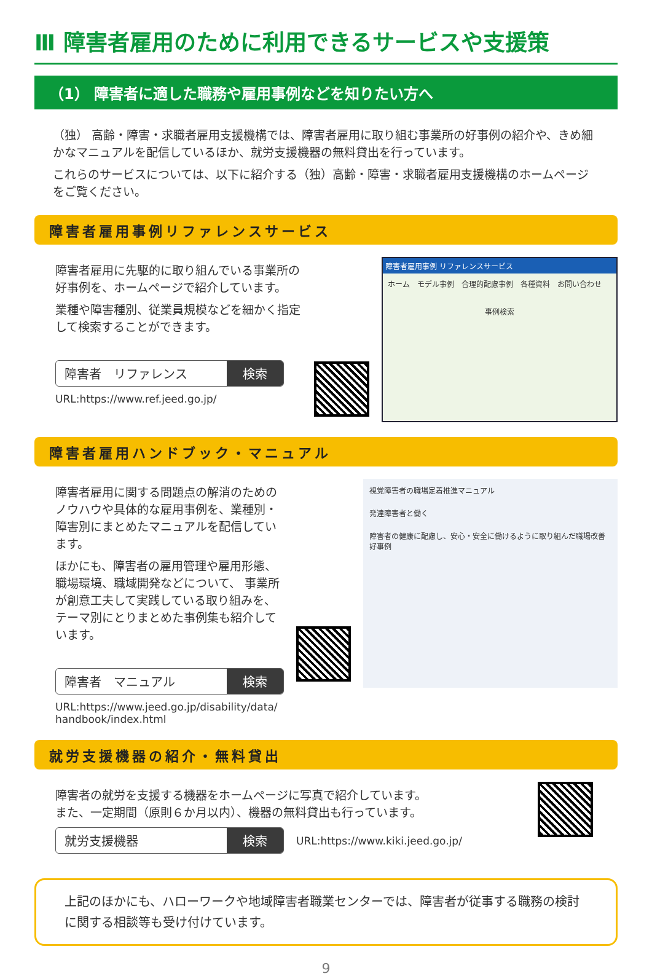Ⅲ 障害者雇用のために利用できるサービスや支援策
（1） 障害者に適した職務や雇用事例などを知りたい方へ
（独） 高齢・障害・求職者雇用支援機構では、障害者雇用に取り組む事業所の好事例の紹介や、きめ細かなマニュアルを配信しているほか、就労支援機器の無料貸出を行っています。
これらのサービスについては、以下に紹介する（独）高齢・障害・求職者雇用支援機構のホームページをご覧ください。
障害者雇用事例リファレンスサービス
障害者雇用に先駆的に取り組んでいる事業所の好事例を、ホームページで紹介しています。
業種や障害種別、従業員規模などを細かく指定して検索することができます。
障害者　リファレンス 検索
URL:https://www.ref.jeed.go.jp/
障害者雇用事例 リファレンスサービス
ホーム　モデル事例　合理的配慮事例　各種資料　お問い合わせ
事例検索
障害者雇用ハンドブック・マニュアル
障害者雇用に関する問題点の解消のためのノウハウや具体的な雇用事例を、業種別・障害別にまとめたマニュアルを配信しています。
ほかにも、障害者の雇用管理や雇用形態、職場環境、職域開発などについて、 事業所が創意工夫して実践している取り組みを、テーマ別にとりまとめた事例集も紹介しています。
障害者　マニュアル 検索
URL:https://www.jeed.go.jp/disability/data/
handbook/index.html
視覚障害者の職場定着推進マニュアル
発達障害者と働く
障害者の健康に配慮し、安心・安全に働けるように取り組んだ職場改善好事例
就労支援機器の紹介・無料貸出
障害者の就労を支援する機器をホームページに写真で紹介しています。
また、一定期間（原則６か月以内）、機器の無料貸出も行っています。
就労支援機器 検索
URL:https://www.kiki.jeed.go.jp/
上記のほかにも、ハローワークや地域障害者職業センターでは、障害者が従事する職務の検討に関する相談等も受け付けています。
9